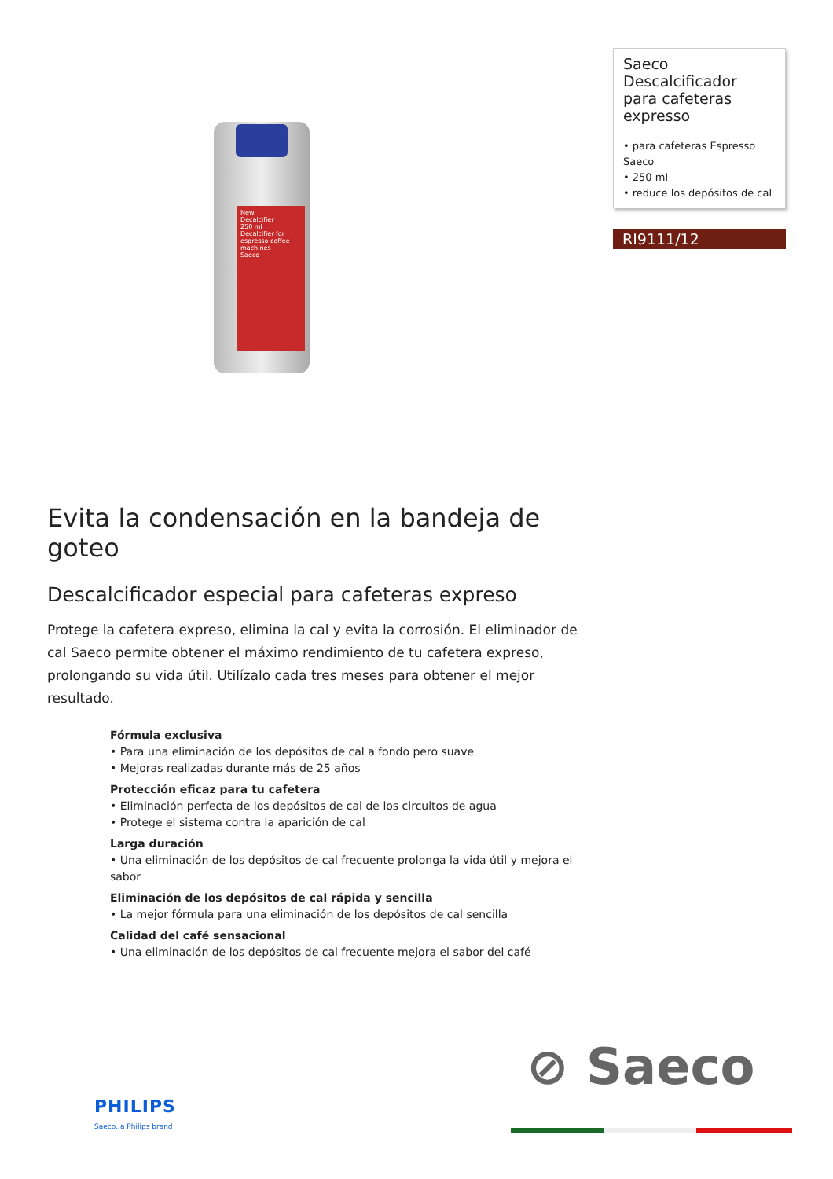New
Decalcifier
250 ml
Decalcifier for espresso coffee machines
Saeco
Saeco
Descalcificador para cafeteras expresso
• para cafeteras Espresso Saeco
• 250 ml
• reduce los depósitos de cal
RI9111/12
Evita la condensación en la bandeja de goteo
Descalcificador especial para cafeteras expreso
Protege la cafetera expreso, elimina la cal y evita la corrosión. El eliminador de cal Saeco permite obtener el máximo rendimiento de tu cafetera expreso, prolongando su vida útil. Utilízalo cada tres meses para obtener el mejor resultado.
Fórmula exclusiva
• Para una eliminación de los depósitos de cal a fondo pero suave
• Mejoras realizadas durante más de 25 años
Protección eficaz para tu cafetera
• Eliminación perfecta de los depósitos de cal de los circuitos de agua
• Protege el sistema contra la aparición de cal
Larga duración
• Una eliminación de los depósitos de cal frecuente prolonga la vida útil y mejora el sabor
Eliminación de los depósitos de cal rápida y sencilla
• La mejor fórmula para una eliminación de los depósitos de cal sencilla
Calidad del café sensacional
• Una eliminación de los depósitos de cal frecuente mejora el sabor del café
⊘ Saeco
PHILIPS
Saeco, a Philips brand